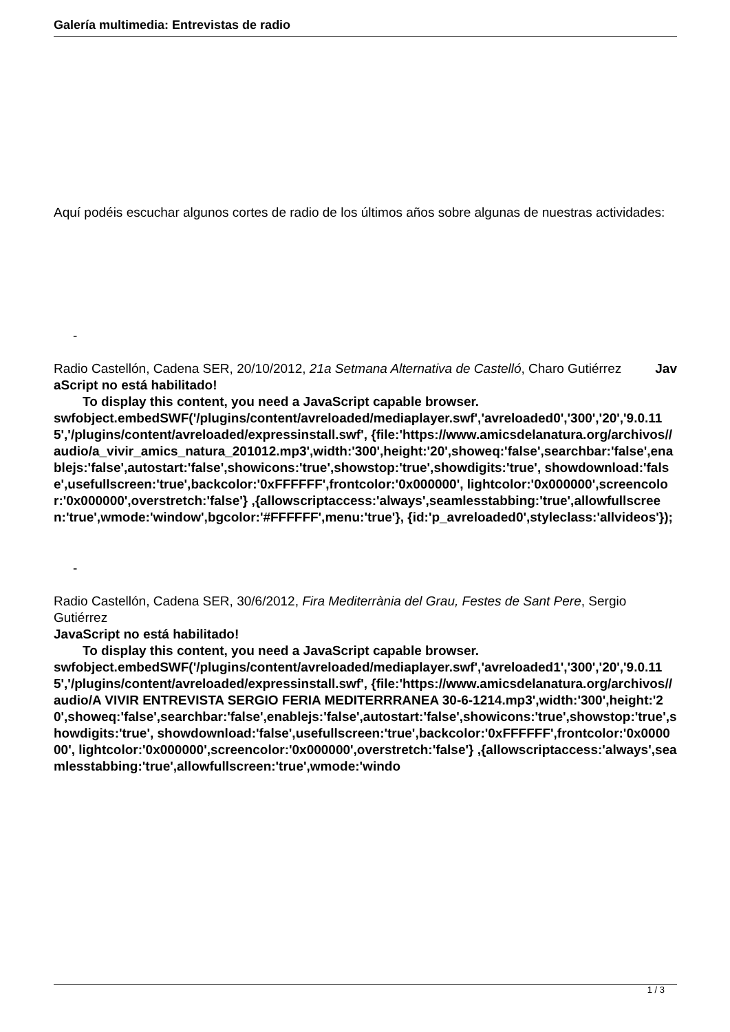Galería multimedia: Entrevistas de radio
Aquí podéis escuchar algunos cortes de radio de los últimos años sobre algunas de nuestras actividades:
-
Radio Castellón, Cadena SER, 20/10/2012, 21a Setmana Alternativa de Castelló, Charo Gutiérrez Jav
aScript no está habilitado!
To display this content, you need a JavaScript capable browser.
swfobject.embedSWF('/plugins/content/avreloaded/mediaplayer.swf','avreloaded0','300','20','9.0.115','/plugins/content/avreloaded/expressinstall.swf', {file:'https://www.amicsdelanatura.org/archivos//audio/a_vivir_amics_natura_201012.mp3',width:'300',height:'20',showeq:'false',searchbar:'false',enablejs:'false',autostart:'false',showicons:'true',showstop:'true',showdigits:'true', showdownload:'false',usefullscreen:'true',backcolor:'0xFFFFFF',frontcolor:'0x000000', lightcolor:'0x000000',screencolor:'0x000000',overstretch:'false'} ,{allowscriptaccess:'always',seamlesstabbing:'true',allowfullscreen:'true',wmode:'window',bgcolor:'#FFFFFF',menu:'true'}, {id:'p_avreloaded0',styleclass:'allvideos'});
-
Radio Castellón, Cadena SER, 30/6/2012, Fira Mediterrània del Grau, Festes de Sant Pere, Sergio Gutiérrez
JavaScript no está habilitado!
To display this content, you need a JavaScript capable browser.
swfobject.embedSWF('/plugins/content/avreloaded/mediaplayer.swf','avreloaded1','300','20','9.0.115','/plugins/content/avreloaded/expressinstall.swf', {file:'https://www.amicsdelanatura.org/archivos//audio/A VIVIR ENTREVISTA SERGIO FERIA MEDITERRRANEA 30-6-1214.mp3',width:'300',height:'20',showeq:'false',searchbar:'false',enablejs:'false',autostart:'false',showicons:'true',showstop:'true',showdigits:'true', showdownload:'false',usefullscreen:'true',backcolor:'0xFFFFFF',frontcolor:'0x000000', lightcolor:'0x000000',screencolor:'0x000000',overstretch:'false'} ,{allowscriptaccess:'always',seamlesstabbing:'true',allowfullscreen:'true',wmode:'windo
1 / 3